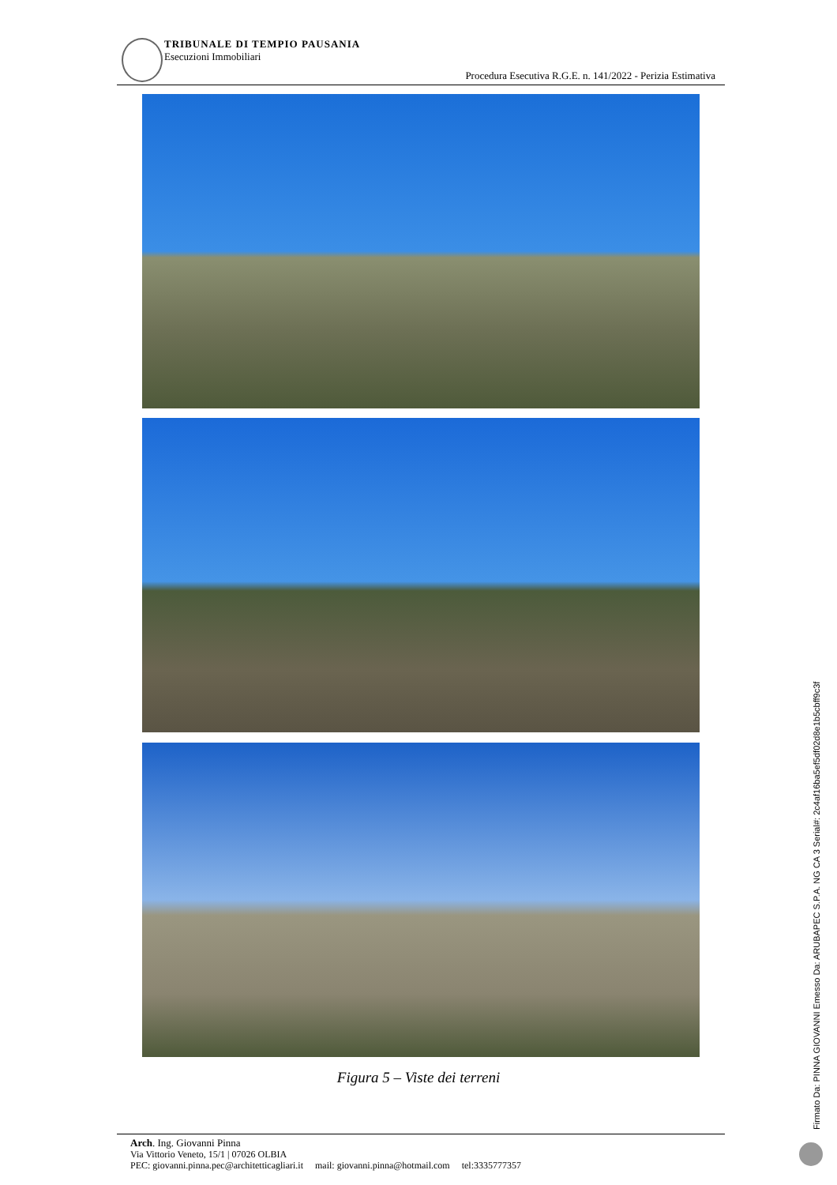TRIBUNALE DI TEMPIO PAUSANIA
Esecuzioni Immobiliari
Procedura Esecutiva R.G.E. n. 141/2022 - Perizia Estimativa
Figura 5 – Viste dei terreni
Arch. Ing. Giovanni Pinna
Via Vittorio Veneto, 15/1 | 07026 OLBIA
PEC: giovanni.pinna.pec@architetticagliari.it mail: giovanni.pinna@hotmail.com tel:3335777357
Firmato Da: PINNA GIOVANNI Emesso Da: ARUBAPEC S.P.A. NG CA 3 Serial#: 2c4af16ba5ef5df02d8e1b5cbff9c3f